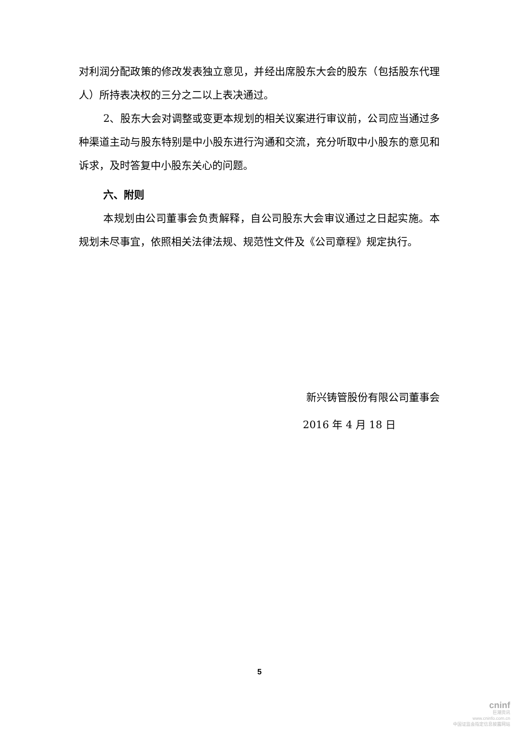对利润分配政策的修改发表独立意见，并经出席股东大会的股东（包括股东代理人）所持表决权的三分之二以上表决通过。
2、股东大会对调整或变更本规划的相关议案进行审议前，公司应当通过多种渠道主动与股东特别是中小股东进行沟通和交流，充分听取中小股东的意见和诉求，及时答复中小股东关心的问题。
六、附则
本规划由公司董事会负责解释，自公司股东大会审议通过之日起实施。本规划未尽事宜，依照相关法律法规、规范性文件及《公司章程》规定执行。
新兴铸管股份有限公司董事会
2016 年 4 月 18 日
5
cninf
巨潮资讯
www.cninfo.com.cn
中国证监会指定信息披露网站